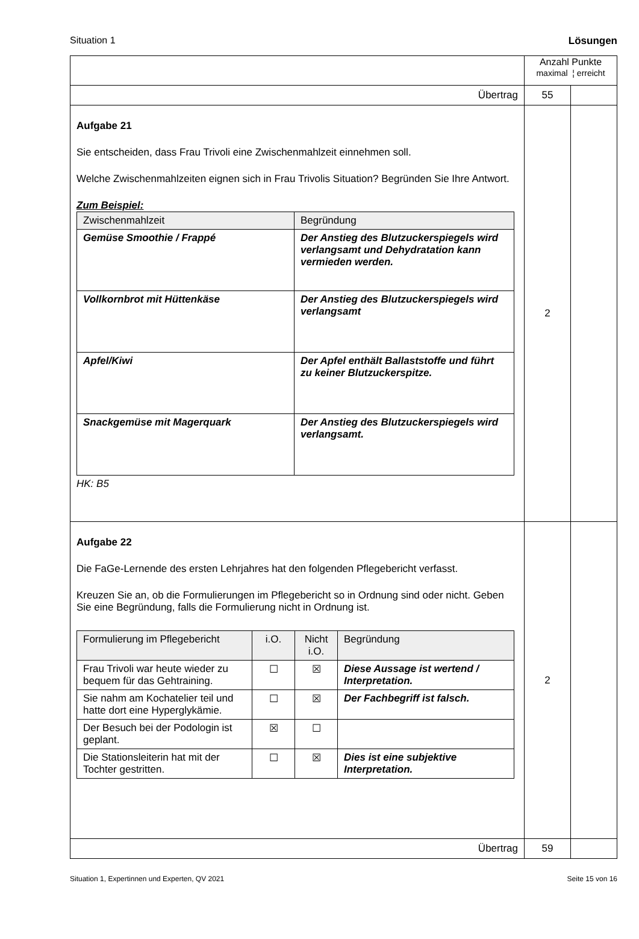Situation 1 Lösungen
| | Anzahl Punkte maximal ¦ erreicht | |
| Übertrag | 55 | |
| Aufgabe 21 Sie entscheiden, dass Frau Trivoli eine Zwischenmahlzeit einnehmen soll. Welche Zwischenmahlzeiten eignen sich in Frau Trivolis Situation? Begründen Sie Ihre Antwort. Zum Beispiel: / Zwischenmahlzeit / Begründung / / Gemüse Smoothie / Frappé / Der Anstieg des Blutzuckerspiegels wird verlangsamt und Dehydratation kann vermieden werden. / / Vollkornbrot mit Hüttenkäse / Der Anstieg des Blutzuckerspiegels wird verlangsamt / / Apfel/Kiwi / Der Apfel enthält Ballaststoffe und führt zu keiner Blutzuckerspitze. / / Snackgemüse mit Magerquark / Der Anstieg des Blutzuckerspiegels wird verlangsamt. / HK: B5 | 2 | |
| Aufgabe 22 Die FaGe-Lernende des ersten Lehrjahres hat den folgenden Pflegebericht verfasst. Kreuzen Sie an, ob die Formulierungen im Pflegebericht so in Ordnung sind oder nicht. Geben Sie eine Begründung, falls die Formulierung nicht in Ordnung ist. / Formulierung im Pflegebericht / i.O. / Nicht i.O. / Begründung / / Frau Trivoli war heute wieder zu bequem für das Gehtraining. / ☐ / ☒ / Diese Aussage ist wertend / Interpretation. / / Sie nahm am Kochatelier teil und hatte dort eine Hyperglykämie. / ☐ / ☒ / Der Fachbegriff ist falsch. / / Der Besuch bei der Podologin ist geplant. / ☒ / ☐ / / / Die Stationsleiterin hat mit der Tochter gestritten. / ☐ / ☒ / Dies ist eine subjektive Interpretation. / | 2 | |
| Übertrag | 59 | |
Situation 1, Expertinnen und Experten, QV 2021 Seite 15 von 16